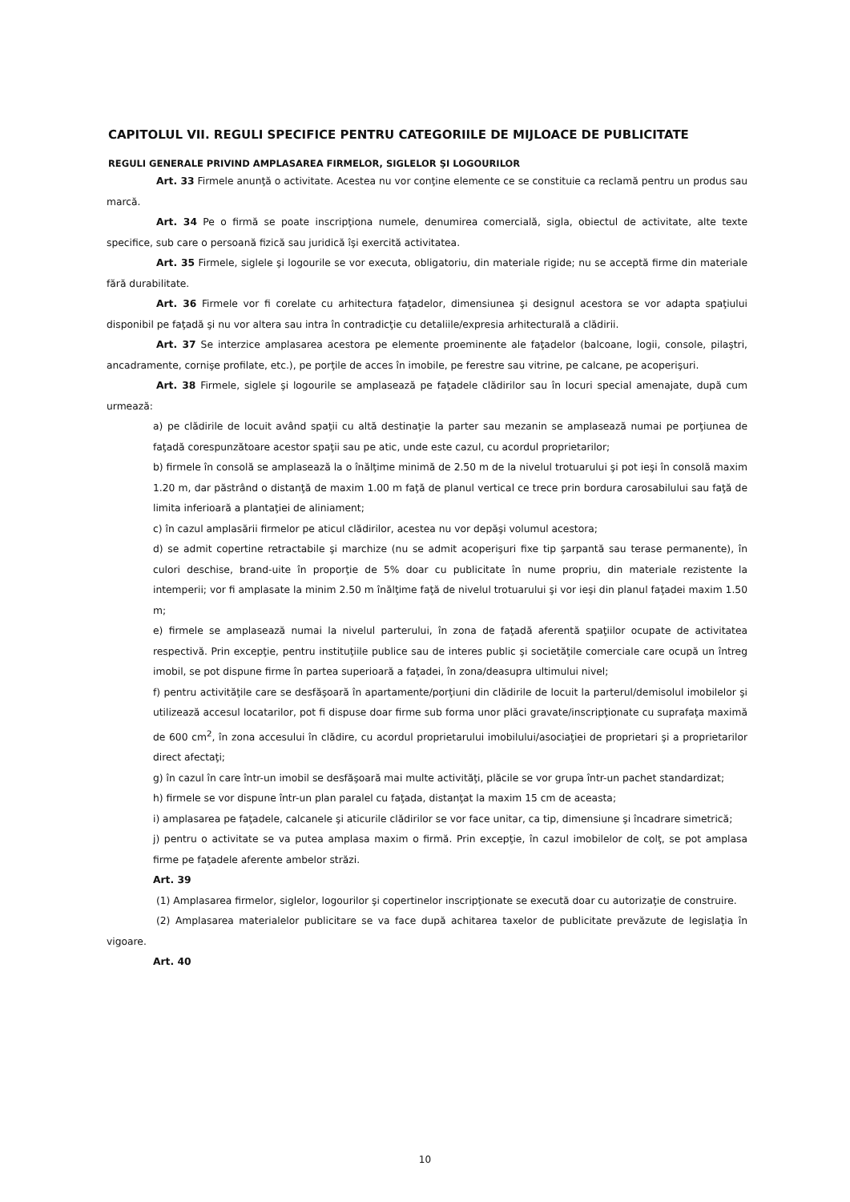CAPITOLUL VII. REGULI SPECIFICE PENTRU CATEGORIILE DE MIJLOACE DE PUBLICITATE
REGULI GENERALE PRIVIND AMPLASAREA FIRMELOR, SIGLELOR ŞI LOGOURILOR
Art. 33 Firmele anunţă o activitate. Acestea nu vor conţine elemente ce se constituie ca reclamă pentru un produs sau marcă.
Art. 34 Pe o firmă se poate inscripţiona numele, denumirea comercială, sigla, obiectul de activitate, alte texte specifice, sub care o persoană fizică sau juridică îşi exercită activitatea.
Art. 35 Firmele, siglele şi logourile se vor executa, obligatoriu, din materiale rigide; nu se acceptă firme din materiale fără durabilitate.
Art. 36 Firmele vor fi corelate cu arhitectura faţadelor, dimensiunea şi designul acestora se vor adapta spaţiului disponibil pe faţadă şi nu vor altera sau intra în contradicţie cu detaliile/expresia arhitecturală a clădirii.
Art. 37 Se interzice amplasarea acestora pe elemente proeminente ale faţadelor (balcoane, logii, console, pilaştri, ancadramente, cornişe profilate, etc.), pe porţile de acces în imobile, pe ferestre sau vitrine, pe calcane, pe acoperişuri.
Art. 38 Firmele, siglele şi logourile se amplasează pe faţadele clădirilor sau în locuri special amenajate, după cum urmează:
a) pe clădirile de locuit având spaţii cu altă destinaţie la parter sau mezanin se amplasează numai pe porţiunea de faţadă corespunzătoare acestor spaţii sau pe atic, unde este cazul, cu acordul proprietarilor;
b) firmele în consolă se amplasează la o înălţime minimă de 2.50 m de la nivelul trotuarului şi pot ieşi în consolă maxim 1.20 m, dar păstrând o distanţă de maxim 1.00 m faţă de planul vertical ce trece prin bordura carosabilului sau faţă de limita inferioară a plantaţiei de aliniament;
c) în cazul amplasării firmelor pe aticul clădirilor, acestea nu vor depăşi volumul acestora;
d) se admit copertine retractabile şi marchize (nu se admit acoperişuri fixe tip şarpantă sau terase permanente), în culori deschise, brand-uite în proporţie de 5% doar cu publicitate în nume propriu, din materiale rezistente la intemperii; vor fi amplasate la minim 2.50 m înălţime faţă de nivelul trotuarului şi vor ieşi din planul faţadei maxim 1.50 m;
e) firmele se amplasează numai la nivelul parterului, în zona de faţadă aferentă spaţiilor ocupate de activitatea respectivă. Prin excepţie, pentru instituţiile publice sau de interes public şi societăţile comerciale care ocupă un întreg imobil, se pot dispune firme în partea superioară a faţadei, în zona/deasupra ultimului nivel;
f) pentru activităţile care se desfăşoară în apartamente/porţiuni din clădirile de locuit la parterul/demisolul imobilelor şi utilizează accesul locatarilor, pot fi dispuse doar firme sub forma unor plăci gravate/inscripţionate cu suprafaţa maximă de 600 cm<sup>2</sup>, în zona accesului în clădire, cu acordul proprietarului imobilului/asociaţiei de proprietari şi a proprietarilor direct afectaţi;
g) în cazul în care într-un imobil se desfăşoară mai multe activităţi, plăcile se vor grupa într-un pachet standardizat;
h) firmele se vor dispune într-un plan paralel cu faţada, distanţat la maxim 15 cm de aceasta;
i) amplasarea pe faţadele, calcanele şi aticurile clădirilor se vor face unitar, ca tip, dimensiune şi încadrare simetrică;
j) pentru o activitate se va putea amplasa maxim o firmă. Prin excepţie, în cazul imobilelor de colţ, se pot amplasa firme pe faţadele aferente ambelor străzi.
Art. 39
(1) Amplasarea firmelor, siglelor, logourilor şi copertinelor inscripţionate se execută doar cu autorizaţie de construire.
(2) Amplasarea materialelor publicitare se va face după achitarea taxelor de publicitate prevăzute de legislaţia în vigoare.
Art. 40
10